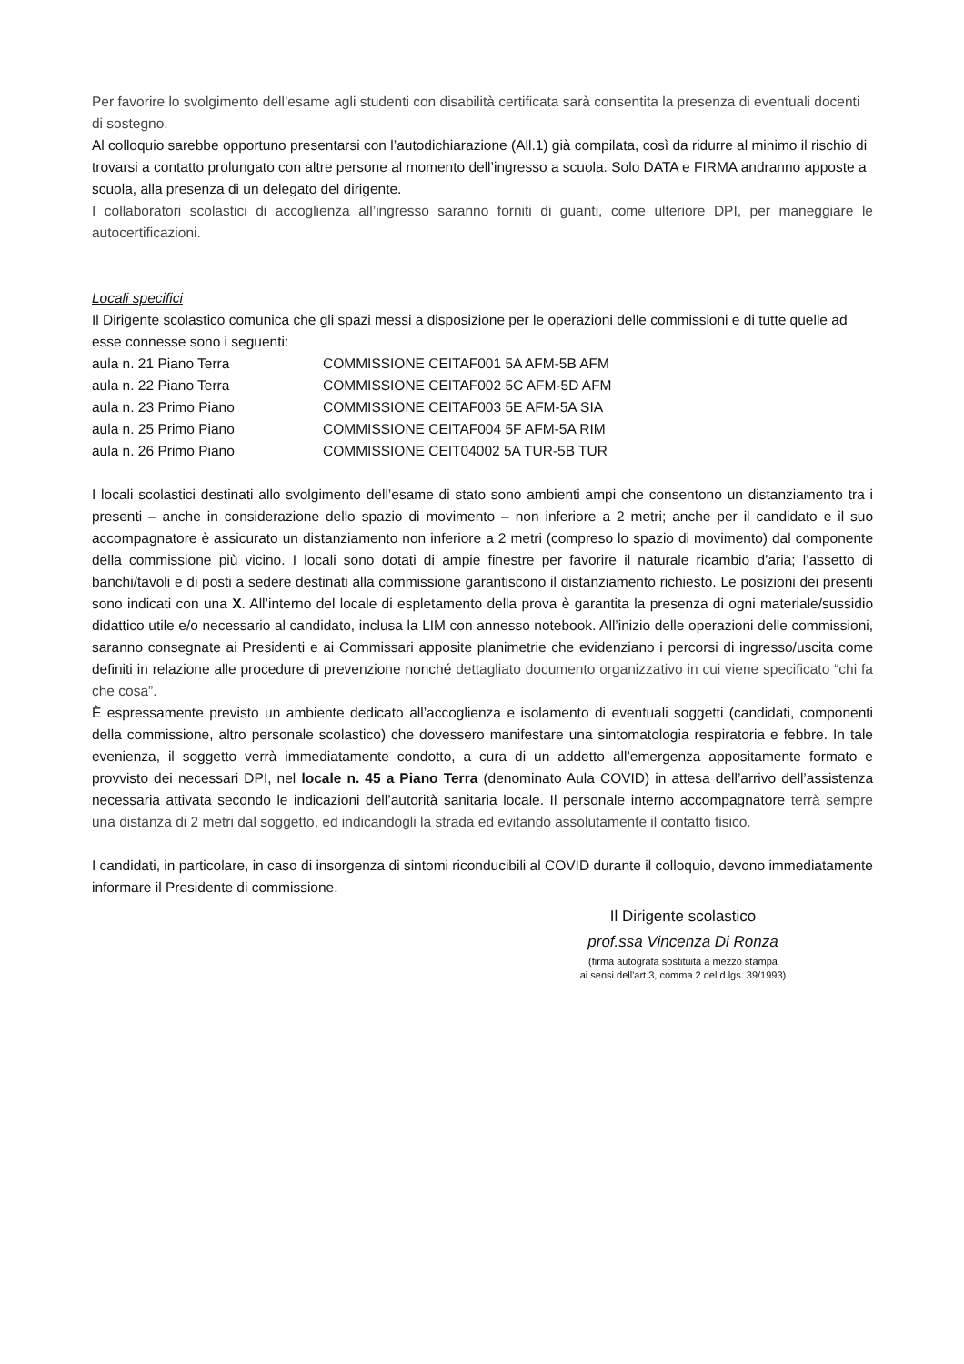Per favorire lo svolgimento dell’esame agli studenti con disabilità certificata sarà consentita la presenza di eventuali docenti di sostegno.
Al colloquio sarebbe opportuno presentarsi con l’autodichiarazione (All.1) già compilata, così da ridurre al minimo il rischio di trovarsi a contatto prolungato con altre persone al momento dell’ingresso a scuola. Solo DATA e FIRMA andranno apposte a scuola, alla presenza di un delegato del dirigente.
I collaboratori scolastici di accoglienza all’ingresso saranno forniti di guanti, come ulteriore DPI, per maneggiare le autocertificazioni.
Locali specifici
Il Dirigente scolastico comunica che gli spazi messi a disposizione per le operazioni delle commissioni e di tutte quelle ad esse connesse sono i seguenti:
| aula n. 21 Piano Terra | COMMISSIONE CEITAF001 5A AFM-5B AFM |
| aula n. 22 Piano Terra | COMMISSIONE CEITAF002 5C AFM-5D AFM |
| aula n. 23 Primo Piano | COMMISSIONE CEITAF003 5E AFM-5A SIA |
| aula n. 25 Primo Piano | COMMISSIONE CEITAF004 5F AFM-5A RIM |
| aula n. 26 Primo Piano | COMMISSIONE CEIT04002 5A TUR-5B TUR |
I locali scolastici destinati allo svolgimento dell’esame di stato sono ambienti ampi che consentono un distanziamento tra i presenti – anche in considerazione dello spazio di movimento – non inferiore a 2 metri; anche per il candidato e il suo accompagnatore è assicurato un distanziamento non inferiore a 2 metri (compreso lo spazio di movimento) dal componente della commissione più vicino. I locali sono dotati di ampie finestre per favorire il naturale ricambio d’aria; l’assetto di banchi/tavoli e di posti a sedere destinati alla commissione garantiscono il distanziamento richiesto. Le posizioni dei presenti sono indicati con una X. All’interno del locale di espletamento della prova è garantita la presenza di ogni materiale/sussidio didattico utile e/o necessario al candidato, inclusa la LIM con annesso notebook. All’inizio delle operazioni delle commissioni, saranno consegnate ai Presidenti e ai Commissari apposite planimetrie che evidenziano i percorsi di ingresso/uscita come definiti in relazione alle procedure di prevenzione nonché dettagliato documento organizzativo in cui viene specificato “chi fa che cosa”.
È espressamente previsto un ambiente dedicato all’accoglienza e isolamento di eventuali soggetti (candidati, componenti della commissione, altro personale scolastico) che dovessero manifestare una sintomatologia respiratoria e febbre. In tale evenienza, il soggetto verrà immediatamente condotto, a cura di un addetto all’emergenza appositamente formato e provvisto dei necessari DPI, nel locale n. 45 a Piano Terra (denominato Aula COVID) in attesa dell’arrivo dell’assistenza necessaria attivata secondo le indicazioni dell’autorità sanitaria locale. Il personale interno accompagnatore terrà sempre una distanza di 2 metri dal soggetto, ed indicandogli la strada ed evitando assolutamente il contatto fisico.
I candidati, in particolare, in caso di insorgenza di sintomi riconducibili al COVID durante il colloquio, devono immediatamente informare il Presidente di commissione.
Il Dirigente scolastico
prof.ssa Vincenza Di Ronza
(firma autografa sostituita a mezzo stampa
ai sensi dell'art.3, comma 2 del d.lgs. 39/1993)